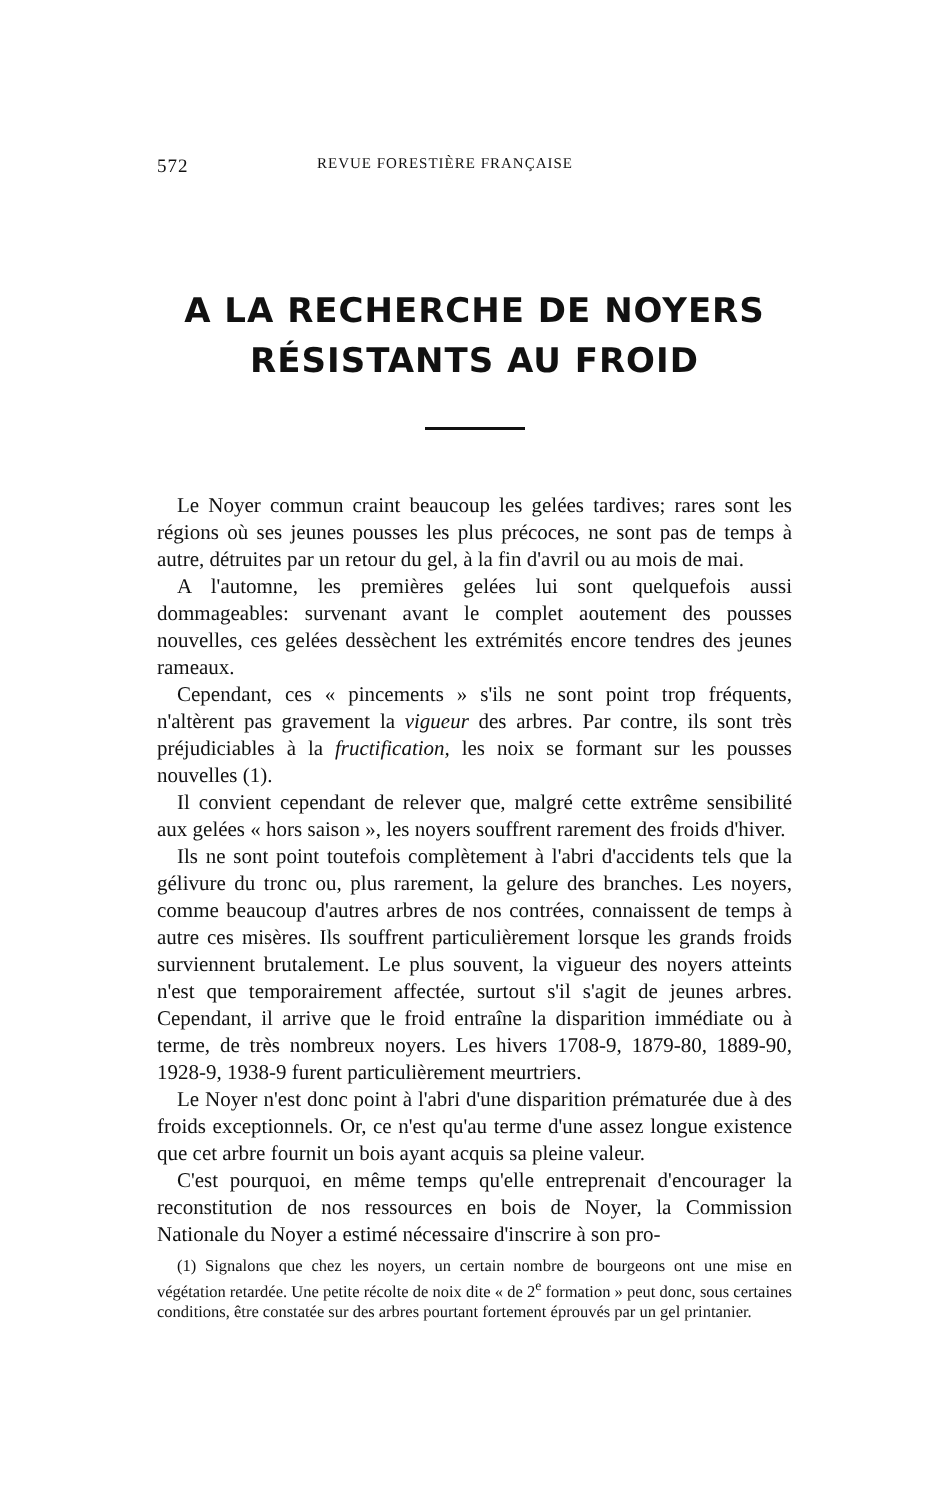572 REVUE FORESTIÈRE FRANÇAISE
A LA RECHERCHE DE NOYERS
RÉSISTANTS AU FROID
Le Noyer commun craint beaucoup les gelées tardives; rares sont les régions où ses jeunes pousses les plus précoces, ne sont pas de temps à autre, détruites par un retour du gel, à la fin d'avril ou au mois de mai.
A l'automne, les premières gelées lui sont quelquefois aussi dommageables: survenant avant le complet aoutement des pousses nouvelles, ces gelées dessèchent les extrémités encore tendres des jeunes rameaux.
Cependant, ces « pincements » s'ils ne sont point trop fréquents, n'altèrent pas gravement la vigueur des arbres. Par contre, ils sont très préjudiciables à la fructification, les noix se formant sur les pousses nouvelles (1).
Il convient cependant de relever que, malgré cette extrême sensibilité aux gelées « hors saison », les noyers souffrent rarement des froids d'hiver.
Ils ne sont point toutefois complètement à l'abri d'accidents tels que la gélivure du tronc ou, plus rarement, la gelure des branches. Les noyers, comme beaucoup d'autres arbres de nos contrées, connaissent de temps à autre ces misères. Ils souffrent particulièrement lorsque les grands froids surviennent brutalement. Le plus souvent, la vigueur des noyers atteints n'est que temporairement affectée, surtout s'il s'agit de jeunes arbres. Cependant, il arrive que le froid entraîne la disparition immédiate ou à terme, de très nombreux noyers. Les hivers 1708-9, 1879-80, 1889-90, 1928-9, 1938-9 furent particulièrement meurtriers.
Le Noyer n'est donc point à l'abri d'une disparition prématurée due à des froids exceptionnels. Or, ce n'est qu'au terme d'une assez longue existence que cet arbre fournit un bois ayant acquis sa pleine valeur.
C'est pourquoi, en même temps qu'elle entreprenait d'encourager la reconstitution de nos ressources en bois de Noyer, la Commission Nationale du Noyer a estimé nécessaire d'inscrire à son pro-
(1) Signalons que chez les noyers, un certain nombre de bourgeons ont une mise en végétation retardée. Une petite récolte de noix dite « de 2<sup>e</sup> formation » peut donc, sous certaines conditions, être constatée sur des arbres pourtant fortement éprouvés par un gel printanier.